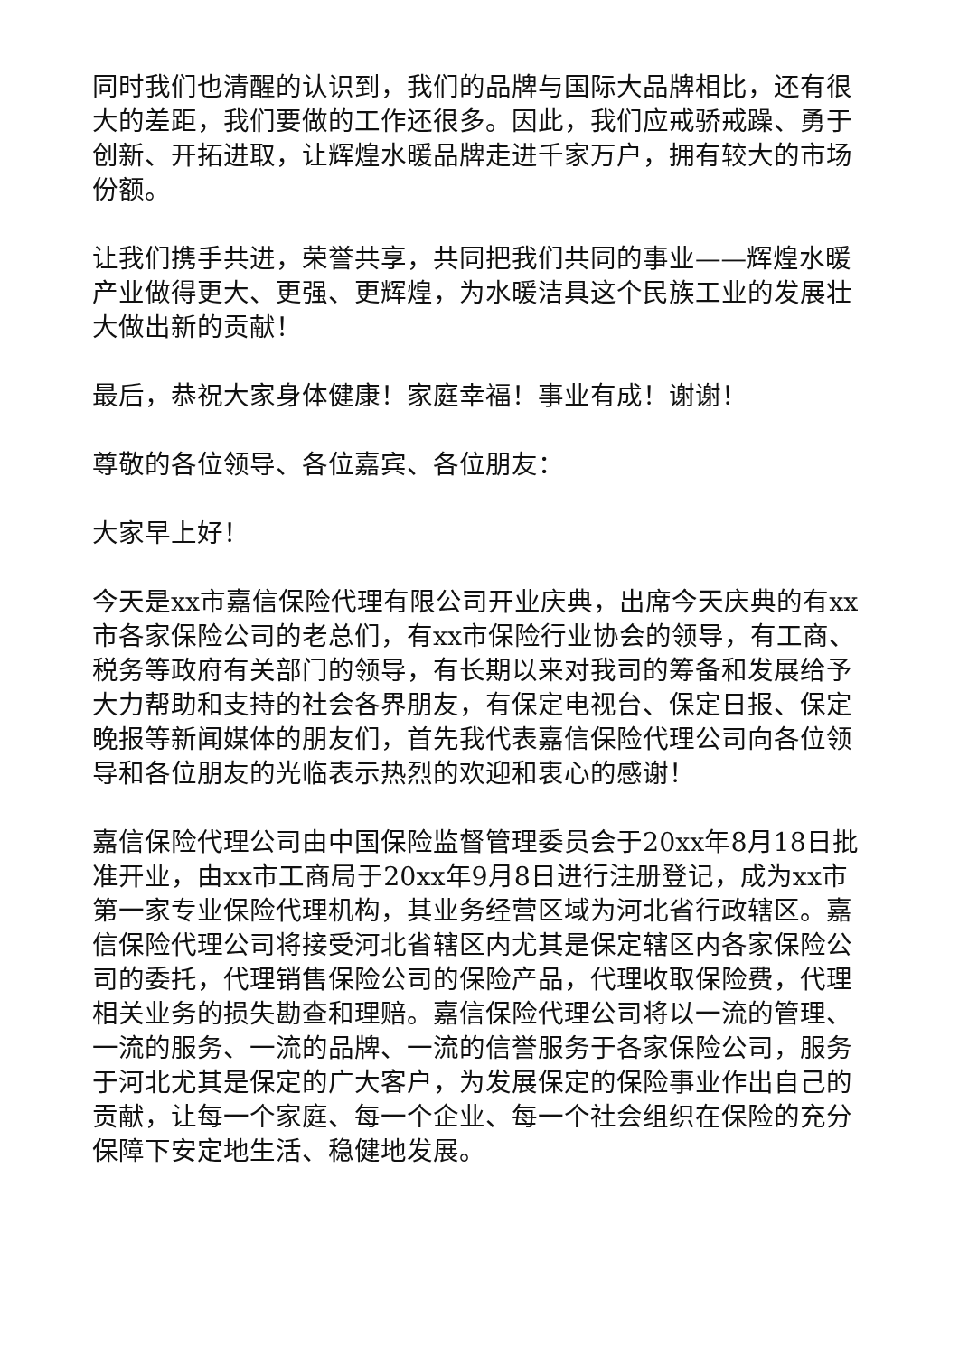同时我们也清醒的认识到，我们的品牌与国际大品牌相比，还有很大的差距，我们要做的工作还很多。因此，我们应戒骄戒躁、勇于创新、开拓进取，让辉煌水暖品牌走进千家万户，拥有较大的市场份额。
让我们携手共进，荣誉共享，共同把我们共同的事业——辉煌水暖产业做得更大、更强、更辉煌，为水暖洁具这个民族工业的发展壮大做出新的贡献！
最后，恭祝大家身体健康！家庭幸福！事业有成！谢谢！
尊敬的各位领导、各位嘉宾、各位朋友：
大家早上好！
今天是xx市嘉信保险代理有限公司开业庆典，出席今天庆典的有xx市各家保险公司的老总们，有xx市保险行业协会的领导，有工商、税务等政府有关部门的领导，有长期以来对我司的筹备和发展给予大力帮助和支持的社会各界朋友，有保定电视台、保定日报、保定晚报等新闻媒体的朋友们，首先我代表嘉信保险代理公司向各位领导和各位朋友的光临表示热烈的欢迎和衷心的感谢！
嘉信保险代理公司由中国保险监督管理委员会于20xx年8月18日批准开业，由xx市工商局于20xx年9月8日进行注册登记，成为xx市第一家专业保险代理机构，其业务经营区域为河北省行政辖区。嘉信保险代理公司将接受河北省辖区内尤其是保定辖区内各家保险公司的委托，代理销售保险公司的保险产品，代理收取保险费，代理相关业务的损失勘查和理赔。嘉信保险代理公司将以一流的管理、一流的服务、一流的品牌、一流的信誉服务于各家保险公司，服务于河北尤其是保定的广大客户，为发展保定的保险事业作出自己的贡献，让每一个家庭、每一个企业、每一个社会组织在保险的充分保障下安定地生活、稳健地发展。